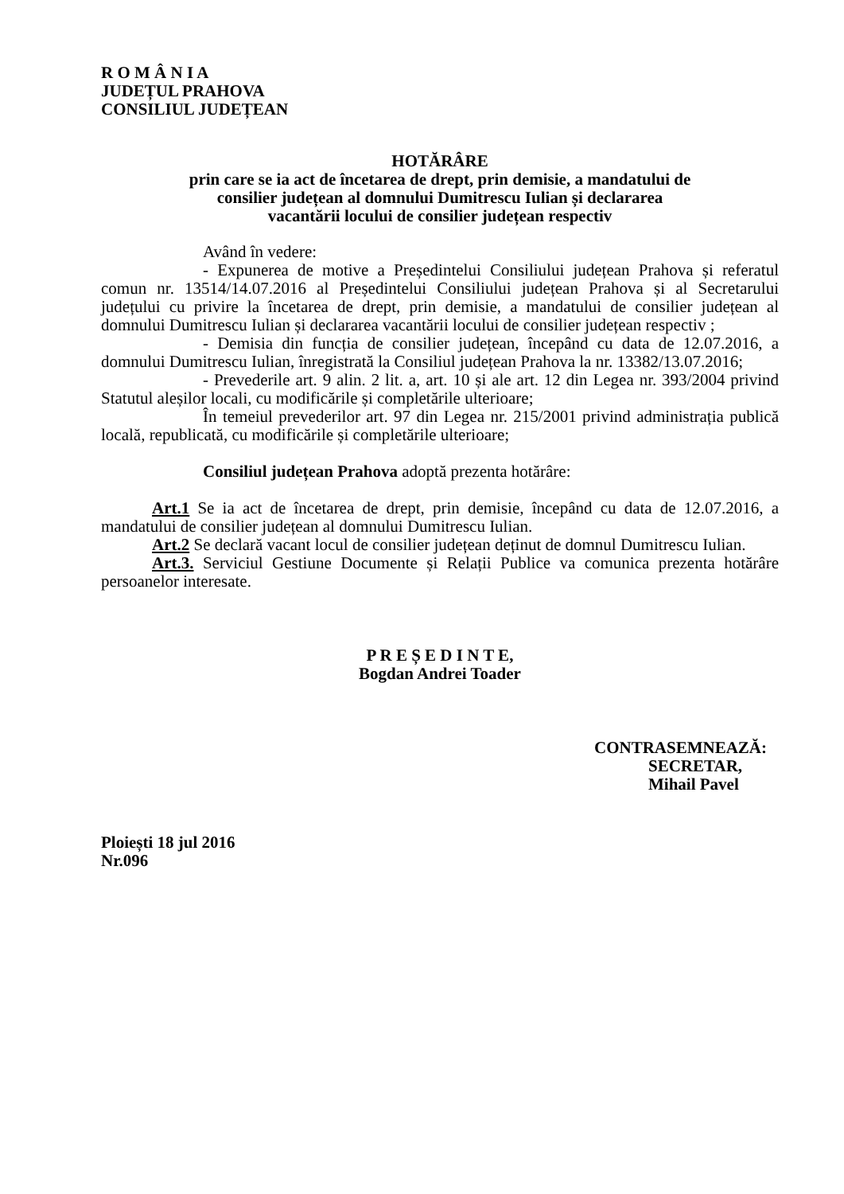R O M Â N I A
JUDEȚUL PRAHOVA
CONSILIUL JUDEȚEAN
HOTĂRÂRE
prin care se ia act de încetarea de drept, prin demisie, a mandatului de
consilier județean al domnului Dumitrescu Iulian și declararea
vacantării locului de consilier județean respectiv
Având în vedere:
- Expunerea de motive a Președintelui Consiliului județean Prahova și referatul comun nr. 13514/14.07.2016 al Președintelui Consiliului județean Prahova și al Secretarului județului cu privire la încetarea de drept, prin demisie, a mandatului de consilier județean al domnului Dumitrescu Iulian și declararea vacantării locului de consilier județean respectiv ;
- Demisia din funcția de consilier județean, începând cu data de 12.07.2016, a domnului Dumitrescu Iulian, înregistrată la Consiliul județean Prahova la nr. 13382/13.07.2016;
- Prevederile art. 9 alin. 2 lit. a, art. 10 și ale art. 12 din Legea nr. 393/2004 privind Statutul aleșilor locali, cu modificările și completările ulterioare;
În temeiul prevederilor art. 97 din Legea nr. 215/2001 privind administrația publică locală, republicată, cu modificările și completările ulterioare;
Consiliul județean Prahova adoptă prezenta hotărâre:
Art.1 Se ia act de încetarea de drept, prin demisie, începând cu data de 12.07.2016, a mandatului de consilier județean al domnului Dumitrescu Iulian.
Art.2 Se declară vacant locul de consilier județean deținut de domnul Dumitrescu Iulian.
Art.3. Serviciul Gestiune Documente și Relații Publice va comunica prezenta hotărâre persoanelor interesate.
P R E Ș E D I N T E,
Bogdan Andrei Toader
CONTRASEMNEAZĂ:
SECRETAR,
Mihail Pavel
Ploiești 18 jul 2016
Nr.096